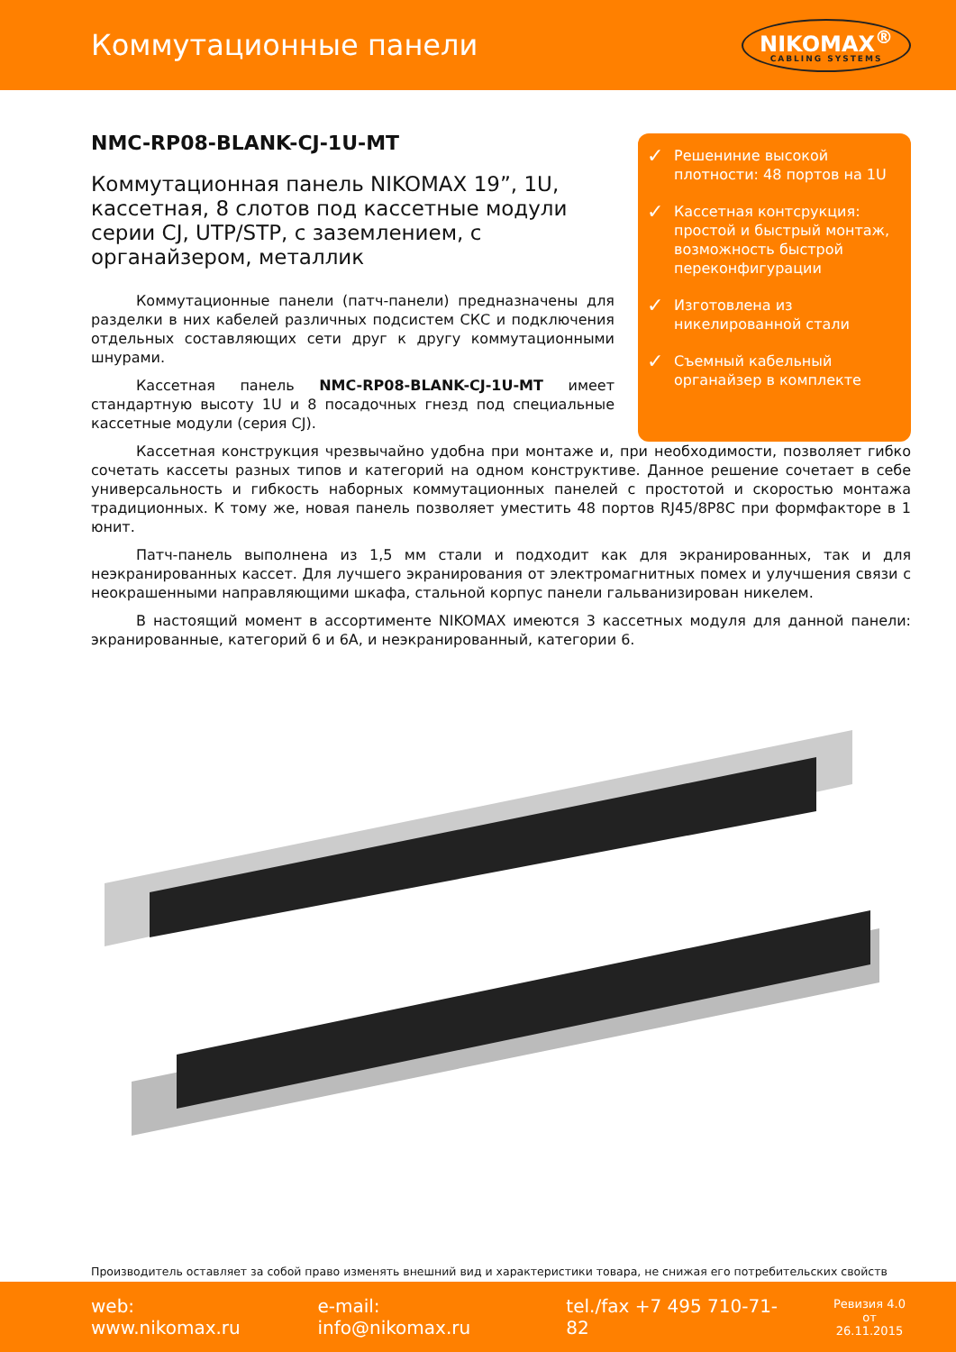Коммутационные панели
NIKOMAX<sup>®</sup>
CABLING SYSTEMS
NMC-RP08-BLANK-CJ-1U-MT
Коммутационная панель NIKOMAX 19”, 1U, кассетная, 8 слотов под кассетные модули серии CJ, UTP/STP, с заземлением, с органайзером, металлик
Коммутационные панели (патч-панели) предназначены для разделки в них кабелей различных подсистем СКС и подключения отдельных составляющих сети друг к другу коммутационными шну­рами.
Кассетная панель NMC-RP08-BLANK-CJ-1U-MT имеет стандарт­ную высоту 1U и 8 посадочных гнезд под специальные кассетные модули (серия CJ).
✓ Решениние высокой плотности: 48 портов на 1U
✓ Кассетная контсрукция: простой и быстрый монтаж, возможность быстрой переконфигурации
✓ Изготовлена из никелированной стали
✓ Съемный кабельный органайзер в комплекте
Кассетная конструкция чрезвычайно удобна при монтаже и, при необходимости, позволяет гибко соче­тать кассеты разных типов и категорий на одном конструктиве. Данное решение сочетает в себе универсаль­ность и гибкость наборных коммутационных панелей с простотой и скоростью монтажа традиционных. К тому же, новая панель позволяет уместить 48 портов RJ45/8P8C при формфакторе в 1 юнит.
Патч-панель выполнена из 1,5 мм стали и подходит как для экранированных, так и для неэкранирован­ных кассет. Для лучшего экранирования от электромагнитных помех и улучшения связи с неокрашенными направляющими шкафа, стальной корпус панели гальванизирован никелем.
В настоящий момент в ассортименте NIKOMAX имеются 3 кассетных модуля для данной панели: экра­нированные, категорий 6 и 6А, и неэкранированный, категории 6.
Производитель оставляет за собой право изменять внешний вид и характеристики товара, не снижая его потребительских свойств
web: www.nikomax.ru e-mail: info@nikomax.ru tel./fax +7 495 710-71-82
Ревизия 4.0
от 26.11.2015